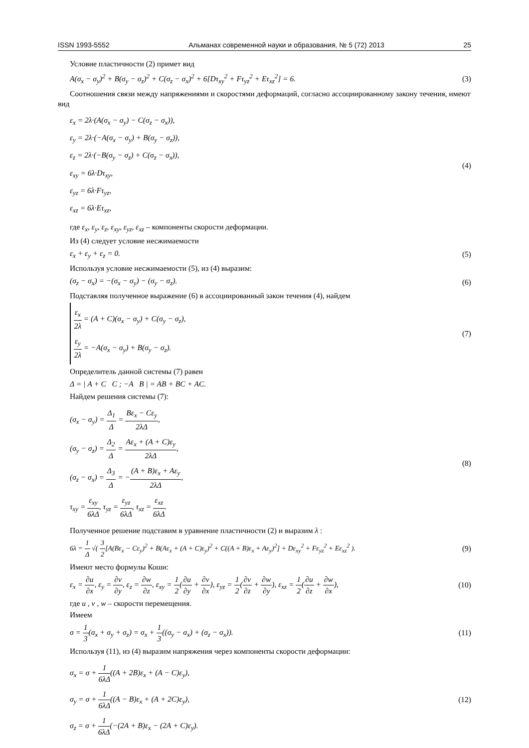ISSN 1993-5552 Альманах современной науки и образования, № 5 (72) 2013 25
Условие пластичности (2) примет вид
A(σ<sub>x</sub> − σ<sub>y</sub>)<sup>2</sup> + B(σ<sub>y</sub> − σ<sub>z</sub>)<sup>2</sup> + C(σ<sub>z</sub> − σ<sub>x</sub>)<sup>2</sup> + 6[Dτ<sub>xy</sub><sup>2</sup> + Fτ<sub>yz</sub><sup>2</sup> + Eτ<sub>xz</sub><sup>2</sup>] = 6. (3)
Соотношения связи между напряжениями и скоростями деформаций, согласно ассоциированному закону течения, имеют вид
ε<sub>x</sub> = 2λ·(A(σ<sub>x</sub> − σ<sub>y</sub>) − C(σ<sub>z</sub> − σ<sub>x</sub>)),
ε<sub>y</sub> = 2λ·(−A(σ<sub>x</sub> − σ<sub>y</sub>) + B(σ<sub>y</sub> − σ<sub>z</sub>)),
ε<sub>z</sub> = 2λ·(−B(σ<sub>y</sub> − σ<sub>z</sub>) + C(σ<sub>z</sub> − σ<sub>x</sub>)),
ε<sub>xy</sub> = 6λ·Dτ<sub>xy</sub>,
ε<sub>yz</sub> = 6λ·Fτ<sub>yz</sub>,
ε<sub>xz</sub> = 6λ·Eτ<sub>xz</sub>,
(4)
где ε<sub>x</sub>, ε<sub>y</sub>, ε<sub>z</sub>, ε<sub>xy</sub>, ε<sub>yz</sub>, ε<sub>xz</sub> – компоненты скорости деформации.
Из (4) следует условие несжимаемости
ε<sub>x</sub> + ε<sub>y</sub> + ε<sub>z</sub> = 0. (5)
Используя условие несжимаемости (5), из (4) выразим:
(σ<sub>z</sub> − σ<sub>x</sub>) = −(σ<sub>x</sub> − σ<sub>y</sub>) − (σ<sub>y</sub> − σ<sub>z</sub>). (6)
Подставляя полученное выражение (6) в ассоциированный закон течения (4), найдем
ε<sub>x</sub> 2λ = (A + C)(σ<sub>x</sub> − σ<sub>y</sub>) + C(σ<sub>y</sub> − σ<sub>z</sub>),
ε<sub>y</sub> 2λ = −A(σ<sub>x</sub> − σ<sub>y</sub>) + B(σ<sub>y</sub> − σ<sub>z</sub>).
(7)
Определитель данной системы (7) равен
Δ = | A + C C ; −A B | = AB + BC + AC.
Найдем решения системы (7):
(σ<sub>x</sub> − σ<sub>y</sub>) = Δ<sub>1</sub> Δ = Bε<sub>x</sub> − Cε<sub>y</sub> 2λΔ,
(σ<sub>y</sub> − σ<sub>z</sub>) = Δ<sub>2</sub> Δ = Aε<sub>x</sub> + (A + C)ε<sub>y</sub> 2λΔ,
(σ<sub>z</sub> − σ<sub>x</sub>) = Δ<sub>3</sub> Δ = −(A + B)ε<sub>x</sub> + Aε<sub>y</sub> 2λΔ,
τ<sub>xy</sub> = ε<sub>xy</sub> 6λΔ, τ<sub>yz</sub> = ε<sub>yz</sub> 6λΔ, τ<sub>xz</sub> = ε<sub>xz</sub> 6λΔ.
(8)
Полученное решение подставим в уравнение пластичности (2) и выразим λ :
6λ = 1 Δ √( 3 2[A(Bε<sub>x</sub> − Cε<sub>y</sub>)<sup>2</sup> + B(Aε<sub>x</sub> + (A + C)ε<sub>y</sub>)<sup>2</sup> + C((A + B)ε<sub>x</sub> + Aε<sub>y</sub>)<sup>2</sup>] + Dε<sub>xy</sub><sup>2</sup> + Fε<sub>yz</sub><sup>2</sup> + Eε<sub>xz</sub><sup>2</sup> ). (9)
Имеют место формулы Коши:
ε<sub>x</sub> = ∂u ∂x, ε<sub>y</sub> = ∂v ∂y, ε<sub>z</sub> = ∂w ∂z, ε<sub>xy</sub> = 1 2(∂u ∂y + ∂v ∂x), ε<sub>yz</sub> = 1 2(∂v ∂z + ∂w ∂y), ε<sub>xz</sub> = 1 2(∂u ∂z + ∂w ∂x), (10)
где u , v , w – скорости перемещения.
Имеем
σ = 1 3(σ<sub>x</sub> + σ<sub>y</sub> + σ<sub>z</sub>) = σ<sub>x</sub> + 1 3((σ<sub>y</sub> − σ<sub>x</sub>) + (σ<sub>z</sub> − σ<sub>x</sub>)). (11)
Используя (11), из (4) выразим напряжения через компоненты скорости деформации:
σ<sub>x</sub> = σ + 1 6λΔ((A + 2B)ε<sub>x</sub> + (A − C)ε<sub>y</sub>),
σ<sub>y</sub> = σ + 1 6λΔ((A − B)ε<sub>x</sub> + (A + 2C)ε<sub>y</sub>),
σ<sub>z</sub> = σ + 1 6λΔ(−(2A + B)ε<sub>x</sub> − (2A + C)ε<sub>y</sub>).
(12)